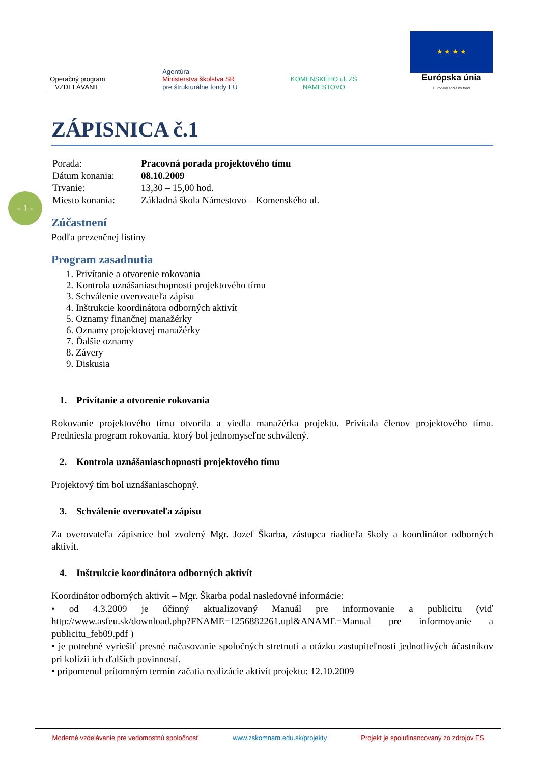Operačný program
VZDELÁVANIE
Agentúra
Ministerstva školstva SR
pre štrukturálne fondy EÚ
KOMENSKÉHO ul. ZŠ
NÁMESTOVO
★ ★ ★ ★
Európska únia
Európsky sociálny fond
- 1 -
ZÁPISNICA č.1
| Porada: | Pracovná porada projektového tímu |
| Dátum konania: | 08.10.2009 |
| Trvanie: | 13,30 – 15,00 hod. |
| Miesto konania: | Základná škola Námestovo – Komenského ul. |
Zúčastnení
Podľa prezenčnej listiny
Program zasadnutia
1. Privítanie a otvorenie rokovania
2. Kontrola uznášaniaschopnosti projektového tímu
3. Schválenie overovateľa zápisu
4. Inštrukcie koordinátora odborných aktivít
5. Oznamy finančnej manažérky
6. Oznamy projektovej manažérky
7. Ďalšie oznamy
8. Závery
9. Diskusia
1. Privítanie a otvorenie rokovania
Rokovanie projektového tímu otvorila a viedla manažérka projektu. Privítala členov projektového tímu. Predniesla program rokovania, ktorý bol jednomyseľne schválený.
2. Kontrola uznášaniaschopnosti projektového tímu
Projektový tím bol uznášaniaschopný.
3. Schválenie overovateľa zápisu
Za overovateľa zápisnice bol zvolený Mgr. Jozef Škarba, zástupca riaditeľa školy a koordinátor odborných aktivít.
4. Inštrukcie koordinátora odborných aktivít
Koordinátor odborných aktivít – Mgr. Škarba podal nasledovné informácie:
• od 4.3.2009 je účinný aktualizovaný Manuál pre informovanie a publicitu (viď http://www.asfeu.sk/download.php?FNAME=1256882261.upl&ANAME=Manual pre informovanie a publicitu_feb09.pdf )
• je potrebné vyriešiť presné načasovanie spoločných stretnutí a otázku zastupiteľnosti jednotlivých účastníkov pri kolízii ich ďalších povinností.
• pripomenul prítomným termín začatia realizácie aktivít projektu: 12.10.2009
Moderné vzdelávanie pre vedomostnú spoločnosť www.zskomnam.edu.sk/projekty Projekt je spolufinancovaný zo zdrojov ES